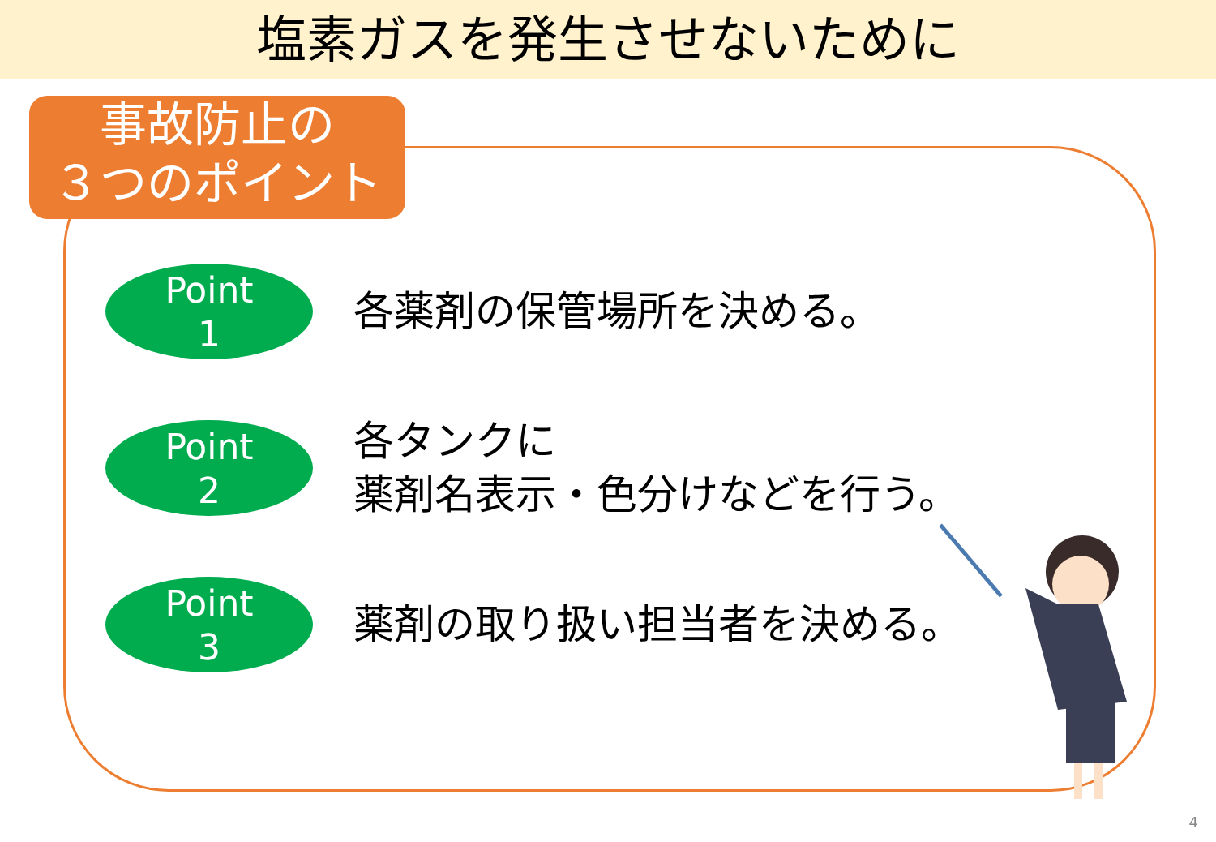塩素ガスを発生させないために
事故防止の
３つのポイント
Point
1
各薬剤の保管場所を決める。
Point
2
各タンクに
薬剤名表示・色分けなどを行う。
Point
3
薬剤の取り扱い担当者を決める。
4